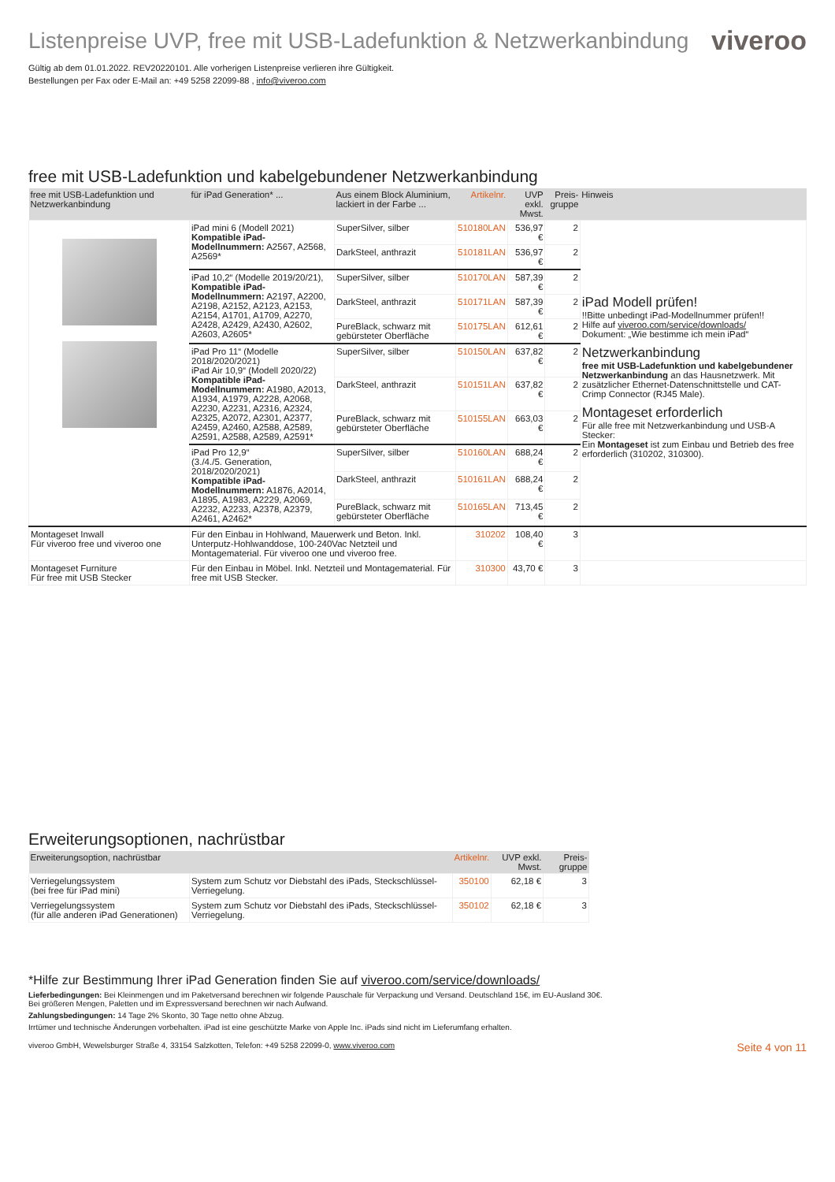viveroo
Listenpreise UVP, free mit USB-Ladefunktion & Netzwerkanbindung
Gültig ab dem 01.01.2022. REV20220101. Alle vorherigen Listenpreise verlieren ihre Gültigkeit.
Bestellungen per Fax oder E-Mail an: +49 5258 22099-88 , info@viveroo.com
free mit USB-Ladefunktion und kabelgebundener Netzwerkanbindung
| free mit USB-Ladefunktion und Netzwerkanbindung | für iPad Generation* ... | Aus einem Block Aluminium, lackiert in der Farbe ... | Artikelnr. | UVP exkl. Mwst. | Preis-gruppe | Hinweis |
| --- | --- | --- | --- | --- | --- | --- |
| | iPad mini 6 (Modell 2021) Kompatible iPad-Modellnummern: A2567, A2568, A2569* | SuperSilver, silber | 510180LAN | 536,97 € | 2 | iPad Modell prüfen! !!Bitte unbedingt iPad-Modellnummer prüfen!! Hilfe auf viveroo.com/service/downloads/ Dokument: „Wie bestimme ich mein iPad“ Netzwerkanbindung free mit USB-Ladefunktion und kabelgebundener Netzwerkanbindung an das Hausnetzwerk. Mit zusätzlicher Ethernet-Datenschnittstelle und CAT-Crimp Connector (RJ45 Male). Montageset erforderlich Für alle free mit Netzwerkanbindung und USB-A Stecker: Ein Montageset ist zum Einbau und Betrieb des free erforderlich (310202, 310300). |
| | | DarkSteel, anthrazit | 510181LAN | 536,97 € | 2 | |
| | iPad 10,2“ (Modelle 2019/20/21), Kompatible iPad-Modellnummern: A2197, A2200, A2198, A2152, A2123, A2153, A2154, A1701, A1709, A2270, A2428, A2429, A2430, A2602, A2603, A2605* | SuperSilver, silber | 510170LAN | 587,39 € | 2 | |
| | | DarkSteel, anthrazit | 510171LAN | 587,39 € | 2 | |
| | | PureBlack, schwarz mit gebürsteter Oberfläche | 510175LAN | 612,61 € | 2 | |
| | iPad Pro 11“ (Modelle 2018/2020/2021) iPad Air 10,9“ (Modell 2020/22) Kompatible iPad-Modellnummern: A1980, A2013, A1934, A1979, A2228, A2068, A2230, A2231, A2316, A2324, A2325, A2072, A2301, A2377, A2459, A2460, A2588, A2589, A2591, A2588, A2589, A2591* | SuperSilver, silber | 510150LAN | 637,82 € | 2 | |
| | | DarkSteel, anthrazit | 510151LAN | 637,82 € | 2 | |
| | | PureBlack, schwarz mit gebürsteter Oberfläche | 510155LAN | 663,03 € | 2 | |
| | iPad Pro 12,9“ (3./4./5. Generation, 2018/2020/2021) Kompatible iPad-Modellnummern: A1876, A2014, A1895, A1983, A2229, A2069, A2232, A2233, A2378, A2379, A2461, A2462* | SuperSilver, silber | 510160LAN | 688,24 € | 2 | |
| | | DarkSteel, anthrazit | 510161LAN | 688,24 € | 2 | |
| | | PureBlack, schwarz mit gebürsteter Oberfläche | 510165LAN | 713,45 € | 2 | |
| Montageset Inwall Für viveroo free und viveroo one | Für den Einbau in Hohlwand, Mauerwerk und Beton. Inkl. Unterputz-Hohlwanddose, 100-240Vac Netzteil und Montagematerial. Für viveroo one und viveroo free. | | 310202 | 108,40 € | 3 | |
| Montageset Furniture Für free mit USB Stecker | Für den Einbau in Möbel. Inkl. Netzteil und Montagematerial. Für free mit USB Stecker. | | 310300 | 43,70 € | 3 | |
Erweiterungsoptionen, nachrüstbar
| Erweiterungsoption, nachrüstbar | | Artikelnr. | UVP exkl. Mwst. | Preis-gruppe |
| --- | --- | --- | --- | --- |
| Verriegelungssystem (bei free für iPad mini) | System zum Schutz vor Diebstahl des iPads, Steckschlüssel-Verriegelung. | 350100 | 62,18 € | 3 |
| Verriegelungssystem (für alle anderen iPad Generationen) | System zum Schutz vor Diebstahl des iPads, Steckschlüssel-Verriegelung. | 350102 | 62,18 € | 3 |
*Hilfe zur Bestimmung Ihrer iPad Generation finden Sie auf viveroo.com/service/downloads/
Lieferbedingungen: Bei Kleinmengen und im Paketversand berechnen wir folgende Pauschale für Verpackung und Versand. Deutschland 15€, im EU-Ausland 30€.
Bei größeren Mengen, Paletten und im Expressversand berechnen wir nach Aufwand.
Zahlungsbedingungen: 14 Tage 2% Skonto, 30 Tage netto ohne Abzug.
Irrtümer und technische Änderungen vorbehalten. iPad ist eine geschützte Marke von Apple Inc. iPads sind nicht im Lieferumfang erhalten.
viveroo GmbH, Wewelsburger Straße 4, 33154 Salzkotten, Telefon: +49 5258 22099-0, www.viveroo.com Seite 4 von 11